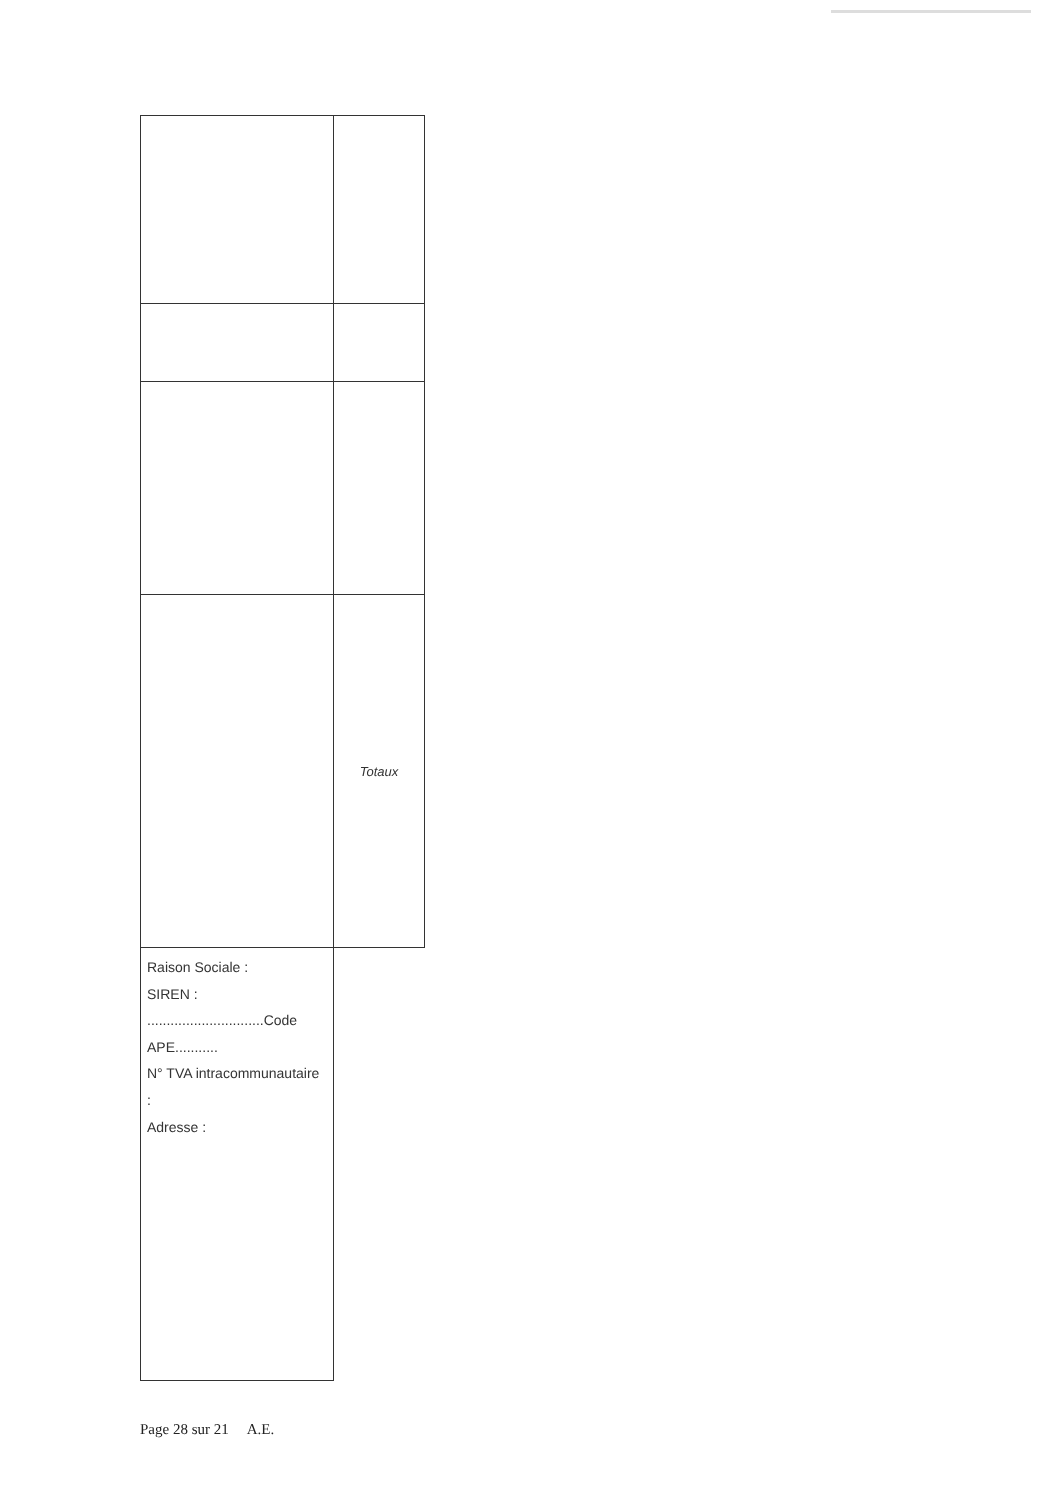| | Totaux |
| Raison Sociale : SIREN : ..............................Code APE........... N° TVA intracommunautaire : Adresse : | |
Page 28 sur 21 A.E.